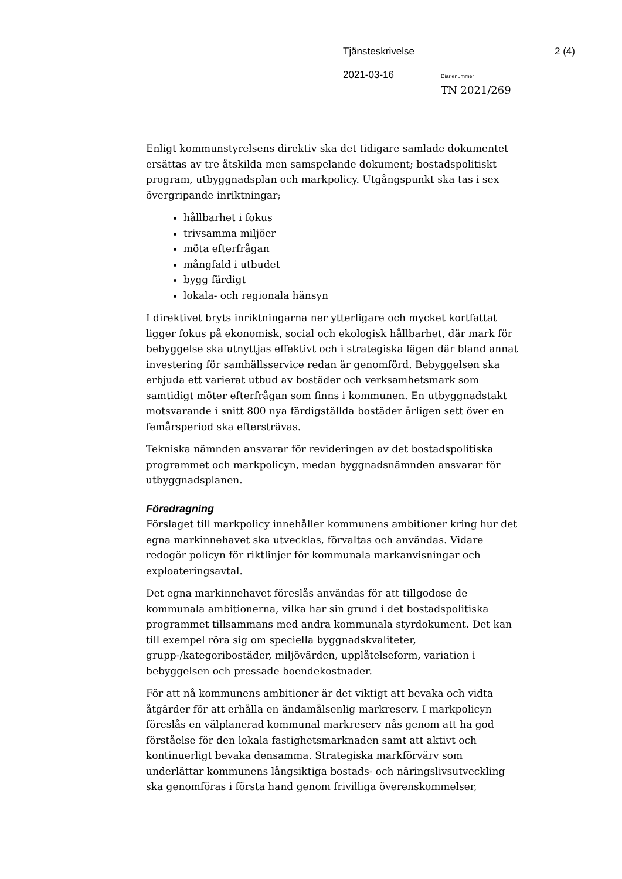Tjänsteskrivelse 2 (4)
2021-03-16 Diarienummer
TN 2021/269
Enligt kommunstyrelsens direktiv ska det tidigare samlade dokumentet ersättas av tre åtskilda men samspelande dokument; bostadspolitiskt program, utbyggnadsplan och markpolicy. Utgångspunkt ska tas i sex övergripande inriktningar;
hållbarhet i fokus
trivsamma miljöer
möta efterfrågan
mångfald i utbudet
bygg färdigt
lokala- och regionala hänsyn
I direktivet bryts inriktningarna ner ytterligare och mycket kortfattat ligger fokus på ekonomisk, social och ekologisk hållbarhet, där mark för bebyggelse ska utnyttjas effektivt och i strategiska lägen där bland annat investering för samhällsservice redan är genomförd. Bebyggelsen ska erbjuda ett varierat utbud av bostäder och verksamhetsmark som samtidigt möter efterfrågan som finns i kommunen. En utbyggnadstakt motsvarande i snitt 800 nya färdigställda bostäder årligen sett över en femårsperiod ska eftersträvas.
Tekniska nämnden ansvarar för revideringen av det bostadspolitiska programmet och markpolicyn, medan byggnadsnämnden ansvarar för utbyggnadsplanen.
Föredragning
Förslaget till markpolicy innehåller kommunens ambitioner kring hur det egna markinnehavet ska utvecklas, förvaltas och användas. Vidare redogör policyn för riktlinjer för kommunala markanvisningar och exploateringsavtal.
Det egna markinnehavet föreslås användas för att tillgodose de kommunala ambitionerna, vilka har sin grund i det bostadspolitiska programmet tillsammans med andra kommunala styrdokument. Det kan till exempel röra sig om speciella byggnadskvaliteter, grupp-/kategoribostäder, miljövärden, upplåtelseform, variation i bebyggelsen och pressade boendekostnader.
För att nå kommunens ambitioner är det viktigt att bevaka och vidta åtgärder för att erhålla en ändamålsenlig markreserv. I markpolicyn föreslås en välplanerad kommunal markreserv nås genom att ha god förståelse för den lokala fastighetsmarknaden samt att aktivt och kontinuerligt bevaka densamma. Strategiska markförvärv som underlättar kommunens långsiktiga bostads- och näringslivsutveckling ska genomföras i första hand genom frivilliga överenskommelser,